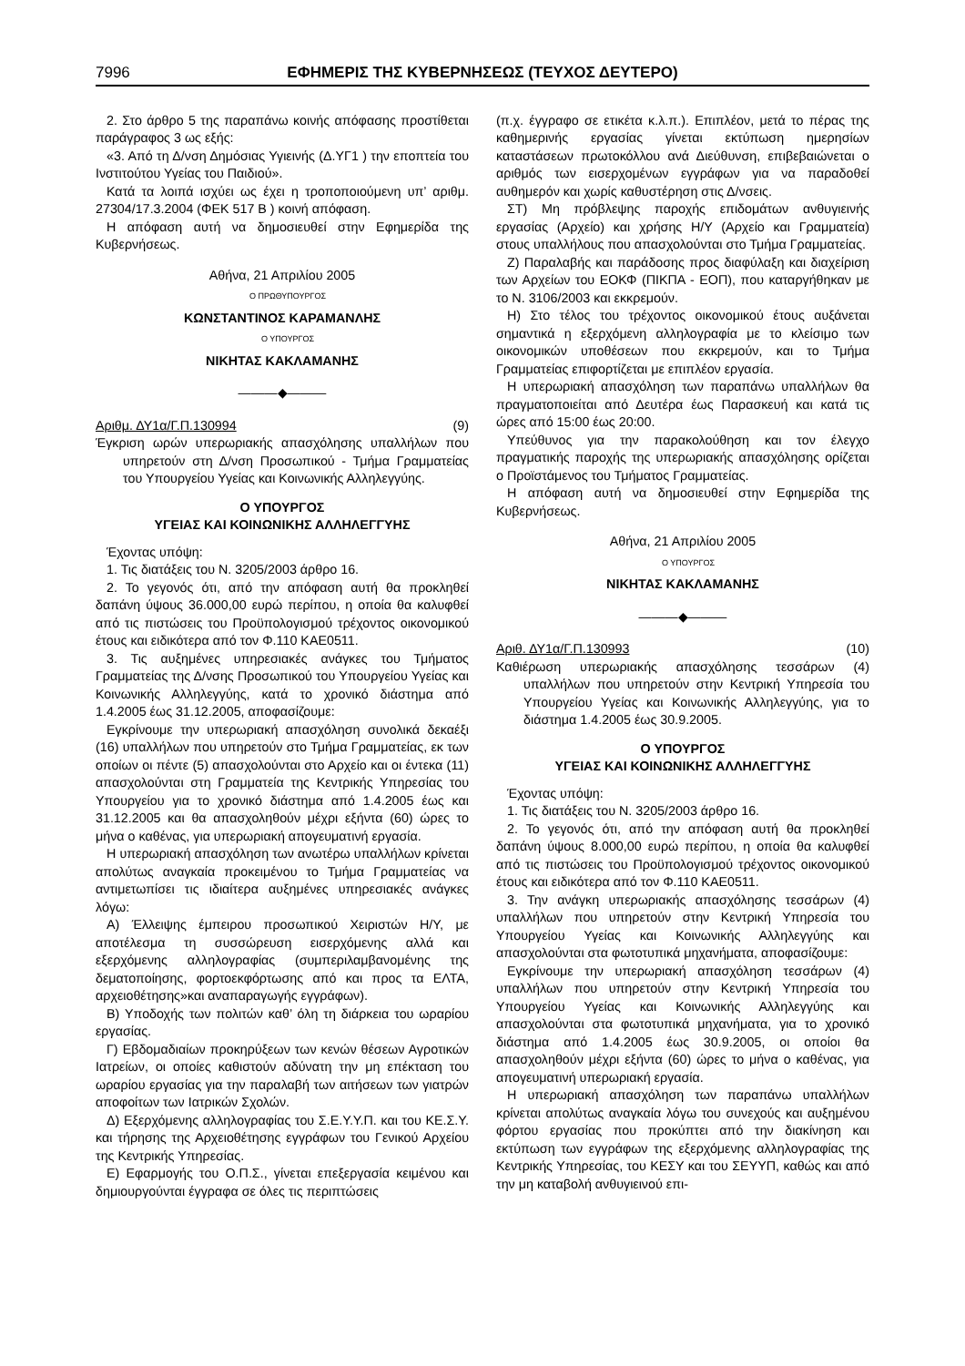7996 ΕΦΗΜΕΡΙΣ ΤΗΣ ΚΥΒΕΡΝΗΣΕΩΣ (ΤΕΥΧΟΣ ΔΕΥΤΕΡΟ)
2. Στο άρθρο 5 της παραπάνω κοινής απόφασης προστίθεται παράγραφος 3 ως εξής:
«3. Από τη Δ/νση Δημόσιας Υγιεινής (Δ.ΥΓ1 ) την εποπτεία του Ινστιτούτου Υγείας του Παιδιού».
Κατά τα λοιπά ισχύει ως έχει η τροποποιούμενη υπ’ αριθμ. 27304/17.3.2004 (ΦΕΚ 517 Β ) κοινή απόφαση.
Η απόφαση αυτή να δημοσιευθεί στην Εφημερίδα της Κυβερνήσεως.
Αθήνα, 21 Απριλίου 2005
Ο ΠΡΩΘΥΠΟΥΡΓΟΣ
ΚΩΝΣΤΑΝΤΙΝΟΣ ΚΑΡΑΜΑΝΛΗΣ
Ο ΥΠΟΥΡΓΟΣ
ΝΙΚΗΤΑΣ ΚΑΚΛΑΜΑΝΗΣ
———◆———
Αριθμ. ΔΥ1α/Γ.Π.130994 (9)
Έγκριση ωρών υπερωριακής απασχόλησης υπαλλήλων που υπηρετούν στη Δ/νση Προσωπικού - Τμήμα Γραμματείας του Υπουργείου Υγείας και Κοινωνικής Αλληλεγγύης.
Ο ΥΠΟΥΡΓΟΣ
ΥΓΕΙΑΣ ΚΑΙ ΚΟΙΝΩΝΙΚΗΣ ΑΛΛΗΛΕΓΓΥΗΣ
Έχοντας υπόψη:
1. Τις διατάξεις του Ν. 3205/2003 άρθρο 16.
2. Το γεγονός ότι, από την απόφαση αυτή θα προκληθεί δαπάνη ύψους 36.000,00 ευρώ περίπου, η οποία θα καλυφθεί από τις πιστώσεις του Προϋπολογισμού τρέχοντος οικονομικού έτους και ειδικότερα από τον Φ.110 ΚΑΕ0511.
3. Τις αυξημένες υπηρεσιακές ανάγκες του Τμήματος Γραμματείας της Δ/νσης Προσωπικού του Υπουργείου Υγείας και Κοινωνικής Αλληλεγγύης, κατά το χρονικό διάστημα από 1.4.2005 έως 31.12.2005, αποφασίζουμε:
Εγκρίνουμε την υπερωριακή απασχόληση συνολικά δεκαέξι (16) υπαλλήλων που υπηρετούν στο Τμήμα Γραμματείας, εκ των οποίων οι πέντε (5) απασχολούνται στο Αρχείο και οι έντεκα (11) απασχολούνται στη Γραμματεία της Κεντρικής Υπηρεσίας του Υπουργείου για το χρονικό διάστημα από 1.4.2005 έως και 31.12.2005 και θα απασχοληθούν μέχρι εξήντα (60) ώρες το μήνα ο καθένας, για υπερωριακή απογευματινή εργασία.
Η υπερωριακή απασχόληση των ανωτέρω υπαλλήλων κρίνεται απολύτως αναγκαία προκειμένου το Τμήμα Γραμματείας να αντιμετωπίσει τις ιδιαίτερα αυξημένες υπηρεσιακές ανάγκες λόγω:
Α) Έλλειψης έμπειρου προσωπικού Χειριστών Η/Υ, με αποτέλεσμα τη συσσώρευση εισερχόμενης αλλά και εξερχόμενης αλληλογραφίας (συμπεριλαμβανομένης της δεματοποίησης, φορτοεκφόρτωσης από και προς τα ΕΛΤΑ, αρχειοθέτησης»και αναπαραγωγής εγγράφων).
Β) Υποδοχής των πολιτών καθ’ όλη τη διάρκεια του ωραρίου εργασίας.
Γ) Εβδομαδιαίων προκηρύξεων των κενών θέσεων Αγροτικών Ιατρείων, οι οποίες καθιστούν αδύνατη την μη επέκταση του ωραρίου εργασίας για την παραλαβή των αιτήσεων των γιατρών αποφοίτων των Ιατρικών Σχολών.
Δ) Εξερχόμενης αλληλογραφίας του Σ.Ε.Υ.Υ.Π. και του ΚΕ.Σ.Υ. και τήρησης της Αρχειοθέτησης εγγράφων του Γενικού Αρχείου της Κεντρικής Υπηρεσίας.
Ε) Εφαρμογής του Ο.Π.Σ., γίνεται επεξεργασία κειμένου και δημιουργούνται έγγραφα σε όλες τις περιπτώσεις
(π.χ. έγγραφο σε ετικέτα κ.λ.π.). Επιπλέον, μετά το πέρας της καθημερινής εργασίας γίνεται εκτύπωση ημερησίων καταστάσεων πρωτοκόλλου ανά Διεύθυνση, επιβεβαιώνεται ο αριθμός των εισερχομένων εγγράφων για να παραδοθεί αυθημερόν και χωρίς καθυστέρηση στις Δ/νσεις.
ΣΤ) Μη πρόβλεψης παροχής επιδομάτων ανθυγιεινής εργασίας (Αρχείο) και χρήσης Η/Υ (Αρχείο και Γραμματεία) στους υπαλλήλους που απασχολούνται στο Τμήμα Γραμματείας.
Ζ) Παραλαβής και παράδοσης προς διαφύλαξη και διαχείριση των Αρχείων του ΕΟΚΦ (ΠΙΚΠΑ - ΕΟΠ), που καταργήθηκαν με το Ν. 3106/2003 και εκκρεμούν.
Η) Στο τέλος του τρέχοντος οικονομικού έτους αυξάνεται σημαντικά η εξερχόμενη αλληλογραφία με το κλείσιμο των οικονομικών υποθέσεων που εκκρεμούν, και το Τμήμα Γραμματείας επιφορτίζεται με επιπλέον εργασία.
Η υπερωριακή απασχόληση των παραπάνω υπαλλήλων θα πραγματοποιείται από Δευτέρα έως Παρασκευή και κατά τις ώρες από 15:00 έως 20:00.
Υπεύθυνος για την παρακολούθηση και τον έλεγχο πραγματικής παροχής της υπερωριακής απασχόλησης ορίζεται ο Προϊστάμενος του Τμήματος Γραμματείας.
Η απόφαση αυτή να δημοσιευθεί στην Εφημερίδα της Κυβερνήσεως.
Αθήνα, 21 Απριλίου 2005
Ο ΥΠΟΥΡΓΟΣ
ΝΙΚΗΤΑΣ ΚΑΚΛΑΜΑΝΗΣ
———◆———
Αριθ. ΔΥ1α/Γ.Π.130993 (10)
Καθιέρωση υπερωριακής απασχόλησης τεσσάρων (4) υπαλλήλων που υπηρετούν στην Κεντρική Υπηρεσία του Υπουργείου Υγείας και Κοινωνικής Αλληλεγγύης, για το διάστημα 1.4.2005 έως 30.9.2005.
Ο ΥΠΟΥΡΓΟΣ
ΥΓΕΙΑΣ ΚΑΙ ΚΟΙΝΩΝΙΚΗΣ ΑΛΛΗΛΕΓΓΥΗΣ
Έχοντας υπόψη:
1. Τις διατάξεις του Ν. 3205/2003 άρθρο 16.
2. Το γεγονός ότι, από την απόφαση αυτή θα προκληθεί δαπάνη ύψους 8.000,00 ευρώ περίπου, η οποία θα καλυφθεί από τις πιστώσεις του Προϋπολογισμού τρέχοντος οικονομικού έτους και ειδικότερα από τον Φ.110 ΚΑΕ0511.
3. Την ανάγκη υπερωριακής απασχόλησης τεσσάρων (4) υπαλλήλων που υπηρετούν στην Κεντρική Υπηρεσία του Υπουργείου Υγείας και Κοινωνικής Αλληλεγγύης και απασχολούνται στα φωτοτυπικά μηχανήματα, αποφασίζουμε:
Εγκρίνουμε την υπερωριακή απασχόληση τεσσάρων (4) υπαλλήλων που υπηρετούν στην Κεντρική Υπηρεσία του Υπουργείου Υγείας και Κοινωνικής Αλληλεγγύης και απασχολούνται στα φωτοτυπικά μηχανήματα, για το χρονικό διάστημα από 1.4.2005 έως 30.9.2005, οι οποίοι θα απασχοληθούν μέχρι εξήντα (60) ώρες το μήνα ο καθένας, για απογευματινή υπερωριακή εργασία.
Η υπερωριακή απασχόληση των παραπάνω υπαλλήλων κρίνεται απολύτως αναγκαία λόγω του συνεχούς και αυξημένου φόρτου εργασίας που προκύπτει από την διακίνηση και εκτύπωση των εγγράφων της εξερχόμενης αλληλογραφίας της Κεντρικής Υπηρεσίας, του ΚΕΣΥ και του ΣΕΥΥΠ, καθώς και από την μη καταβολή ανθυγιεινού επι-